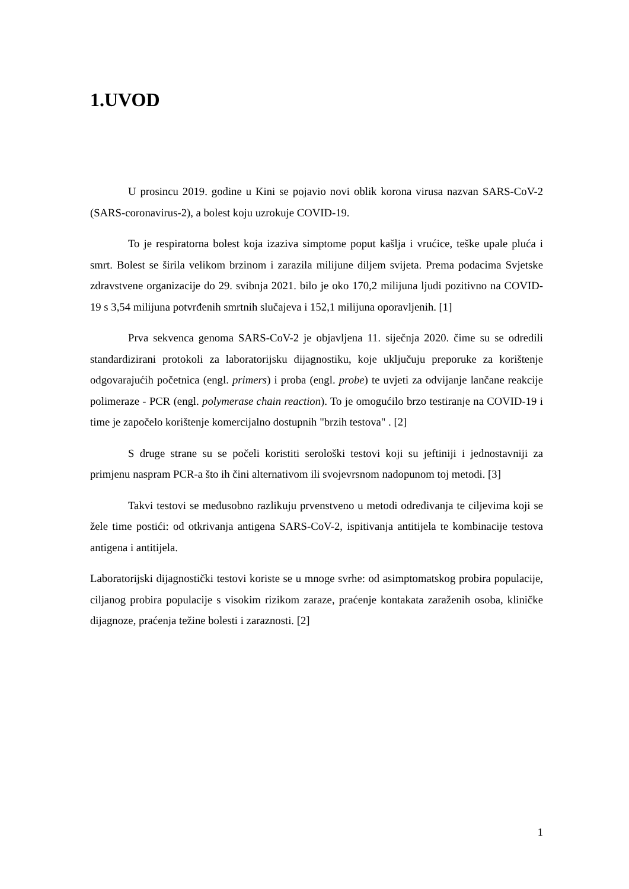1.UVOD
U prosincu 2019. godine u Kini se pojavio novi oblik korona virusa nazvan SARS-CoV-2 (SARS-coronavirus-2), a bolest koju uzrokuje COVID-19.
To je respiratorna bolest koja izaziva simptome poput kašlja i vrućice, teške upale pluća i smrt. Bolest se širila velikom brzinom i zarazila milijune diljem svijeta. Prema podacima Svjetske zdravstvene organizacije do 29. svibnja 2021. bilo je oko 170,2 milijuna ljudi pozitivno na COVID-19 s 3,54 milijuna potvrđenih smrtnih slučajeva i 152,1 milijuna oporavljenih. [1]
Prva sekvenca genoma SARS-CoV-2 je objavljena 11. siječnja 2020. čime su se odredili standardizirani protokoli za laboratorijsku dijagnostiku, koje uključuju preporuke za korištenje odgovarajućih početnica (engl. primers) i proba (engl. probe) te uvjeti za odvijanje lančane reakcije polimeraze - PCR (engl. polymerase chain reaction). To je omogućilo brzo testiranje na COVID-19 i time je započelo korištenje komercijalno dostupnih "brzih testova" . [2]
S druge strane su se počeli koristiti serološki testovi koji su jeftiniji i jednostavniji za primjenu naspram PCR-a što ih čini alternativom ili svojevrsnom nadopunom toj metodi. [3]
Takvi testovi se međusobno razlikuju prvenstveno u metodi određivanja te ciljevima koji se žele time postići: od otkrivanja antigena SARS-CoV-2, ispitivanja antitijela te kombinacije testova antigena i antitijela.
Laboratorijski dijagnostički testovi koriste se u mnoge svrhe: od asimptomatskog probira populacije, ciljanog probira populacije s visokim rizikom zaraze, praćenje kontakata zaraženih osoba, kliničke dijagnoze, praćenja težine bolesti i zaraznosti. [2]
1